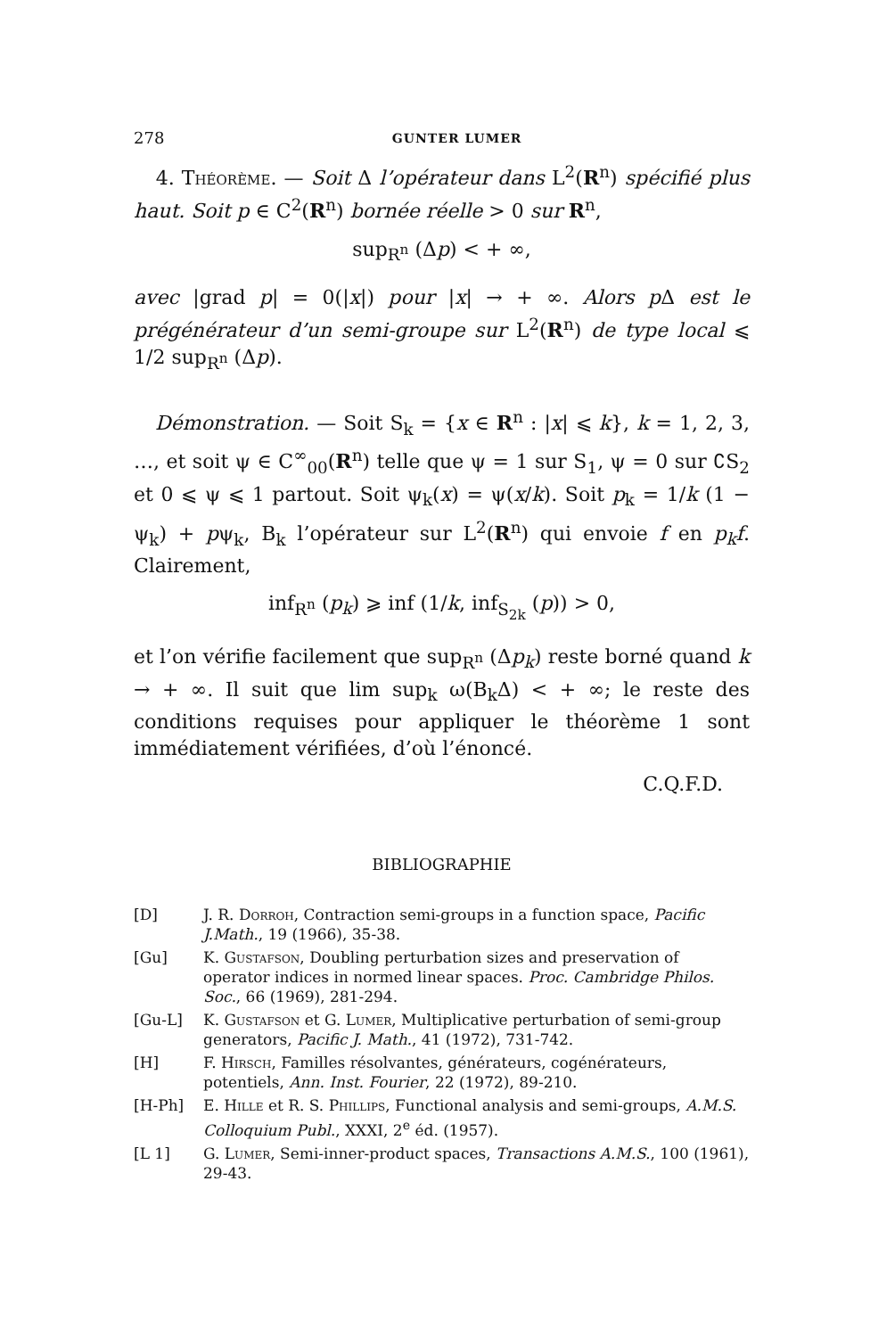278 GUNTER LUMER
4. Théorème. — Soit Δ l’opérateur dans L<sup>2</sup>(R<sup>n</sup>) spécifié plus haut. Soit p ∈ C<sup>2</sup>(R<sup>n</sup>) bornée réelle > 0 sur R<sup>n</sup>,
sup<sub>R<sup>n</sup></sub> (Δp) < + ∞,
avec |grad p| = 0(|x|) pour |x| → + ∞. Alors p Δ est le prégénérateur d’un semi-groupe sur L<sup>2</sup>(R<sup>n</sup>) de type local ⩽ 1/2 sup<sub>R<sup>n</sup></sub> (Δp).
Démonstration. — Soit S<sub>k</sub> = {x ∈ R<sup>n</sup> : |x| ⩽ k}, k = 1, 2, 3, …, et soit ψ ∈ C<sup>∞</sup><sub>00</sub>(R<sup>n</sup>) telle que ψ = 1 sur S<sub>1</sub>, ψ = 0 sur ∁S<sub>2</sub> et 0 ⩽ ψ ⩽ 1 partout. Soit ψ<sub>k</sub>(x) = ψ(x/k). Soit p<sub>k</sub> = 1/k (1 − ψ<sub>k</sub>) + pψ<sub>k</sub>, B<sub>k</sub> l’opérateur sur L<sup>2</sup>(R<sup>n</sup>) qui envoie f en p<sub>k</sub>f. Clairement,
inf<sub>R<sup>n</sup></sub> (p<sub>k</sub>) ⩾ inf (1/k, inf<sub>S<sub>2k</sub></sub> (p)) > 0,
et l’on vérifie facilement que sup<sub>R<sup>n</sup></sub> (Δp<sub>k</sub>) reste borné quand k → + ∞. Il suit que lim sup<sub>k</sub> ω(B<sub>k</sub>Δ) < + ∞; le reste des conditions requises pour appliquer le théorème 1 sont immédiatement vérifiées, d’où l’énoncé.
C.Q.F.D.
BIBLIOGRAPHIE
[D] J. R. Dorroh, Contraction semi-groups in a function space, Pacific J.Math., 19 (1966), 35-38.
[Gu] K. Gustafson, Doubling perturbation sizes and preservation of operator indices in normed linear spaces. Proc. Cambridge Philos. Soc., 66 (1969), 281-294.
[Gu-L] K. Gustafson et G. Lumer, Multiplicative perturbation of semi-group generators, Pacific J. Math., 41 (1972), 731-742.
[H] F. Hirsch, Familles résolvantes, générateurs, cogénérateurs, potentiels, Ann. Inst. Fourier, 22 (1972), 89-210.
[H-Ph] E. Hille et R. S. Phillips, Functional analysis and semi-groups, A.M.S. Colloquium Publ., XXXI, 2<sup>e</sup> éd. (1957).
[L 1] G. Lumer, Semi-inner-product spaces, Transactions A.M.S., 100 (1961), 29-43.